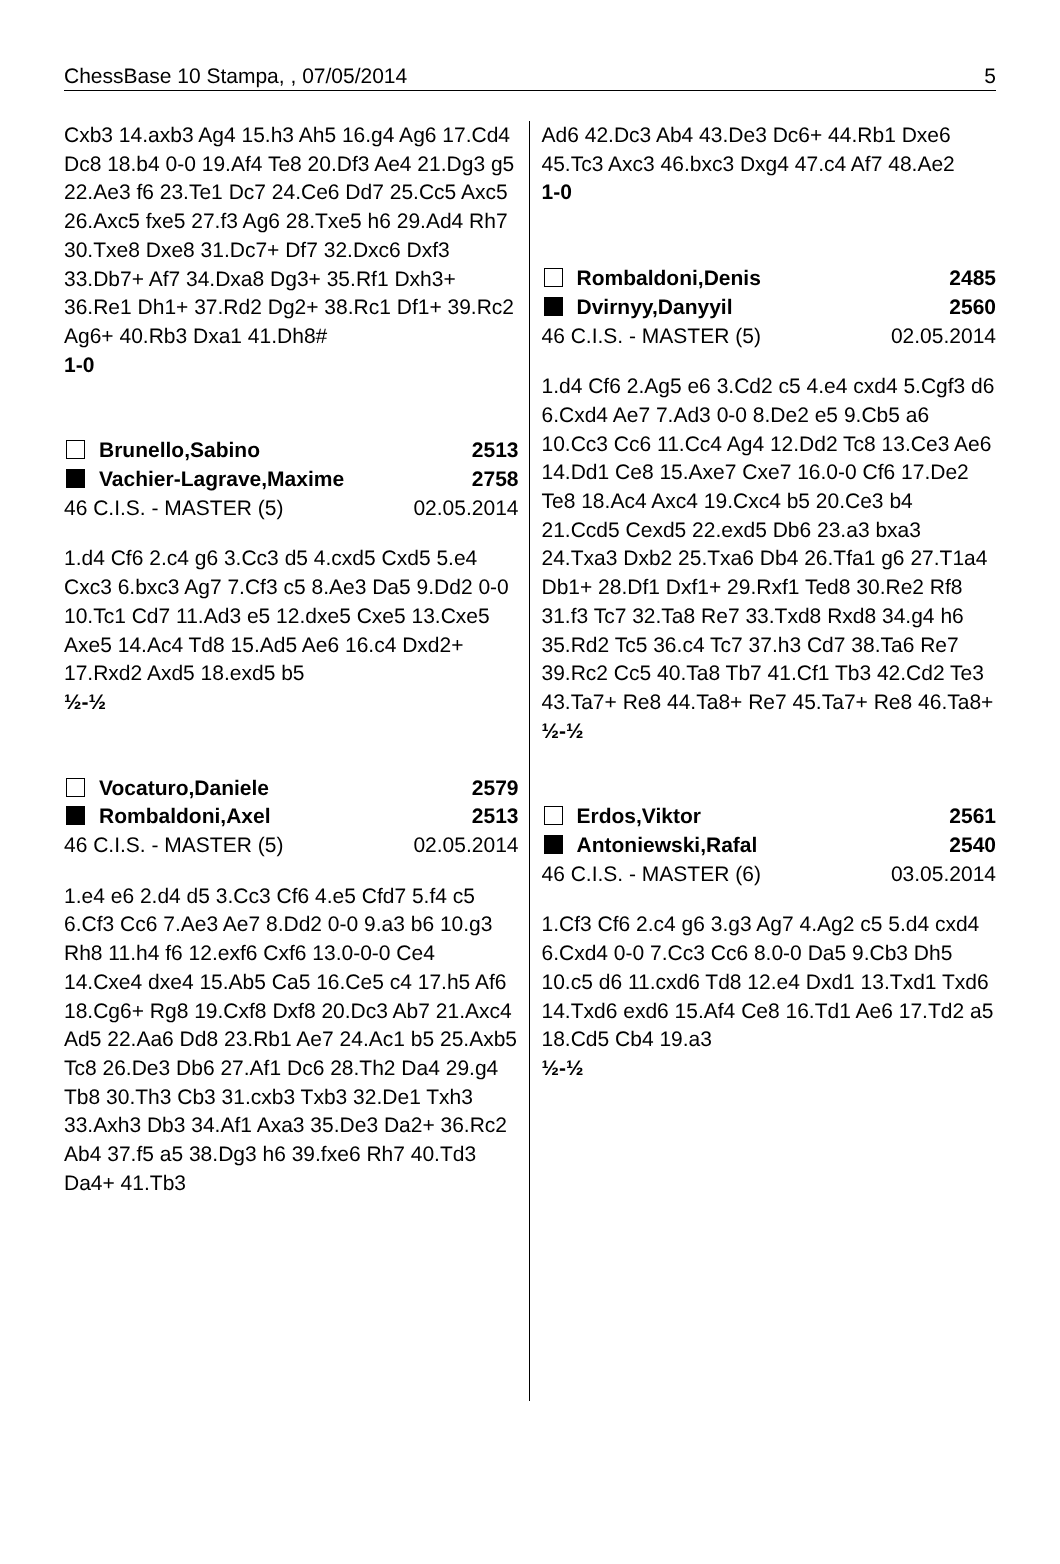ChessBase 10 Stampa, , 07/05/2014 5
Cxb3 14.axb3 Ag4 15.h3 Ah5 16.g4 Ag6 17.Cd4 Dc8 18.b4 0-0 19.Af4 Te8 20.Df3 Ae4 21.Dg3 g5 22.Ae3 f6 23.Te1 Dc7 24.Ce6 Dd7 25.Cc5 Axc5 26.Axc5 fxe5 27.f3 Ag6 28.Txe5 h6 29.Ad4 Rh7 30.Txe8 Dxe8 31.Dc7+ Df7 32.Dxc6 Dxf3 33.Db7+ Af7 34.Dxa8 Dg3+ 35.Rf1 Dxh3+ 36.Re1 Dh1+ 37.Rd2 Dg2+ 38.Rc1 Df1+ 39.Rc2 Ag6+ 40.Rb3 Dxa1 41.Dh8#
1-0
Brunello,Sabino 2513
Vachier-Lagrave,Maxime 2758
46 C.I.S. - MASTER (5) 02.05.2014
1.d4 Cf6 2.c4 g6 3.Cc3 d5 4.cxd5 Cxd5 5.e4 Cxc3 6.bxc3 Ag7 7.Cf3 c5 8.Ae3 Da5 9.Dd2 0-0 10.Tc1 Cd7 11.Ad3 e5 12.dxe5 Cxe5 13.Cxe5 Axe5 14.Ac4 Td8 15.Ad5 Ae6 16.c4 Dxd2+ 17.Rxd2 Axd5 18.exd5 b5
½-½
Vocaturo,Daniele 2579
Rombaldoni,Axel 2513
46 C.I.S. - MASTER (5) 02.05.2014
1.e4 e6 2.d4 d5 3.Cc3 Cf6 4.e5 Cfd7 5.f4 c5 6.Cf3 Cc6 7.Ae3 Ae7 8.Dd2 0-0 9.a3 b6 10.g3 Rh8 11.h4 f6 12.exf6 Cxf6 13.0-0-0 Ce4 14.Cxe4 dxe4 15.Ab5 Ca5 16.Ce5 c4 17.h5 Af6 18.Cg6+ Rg8 19.Cxf8 Dxf8 20.Dc3 Ab7 21.Axc4 Ad5 22.Aa6 Dd8 23.Rb1 Ae7 24.Ac1 b5 25.Axb5 Tc8 26.De3 Db6 27.Af1 Dc6 28.Th2 Da4 29.g4 Tb8 30.Th3 Cb3 31.cxb3 Txb3 32.De1 Txh3 33.Axh3 Db3 34.Af1 Axa3 35.De3 Da2+ 36.Rc2 Ab4 37.f5 a5 38.Dg3 h6 39.fxe6 Rh7 40.Td3 Da4+ 41.Tb3
Ad6 42.Dc3 Ab4 43.De3 Dc6+ 44.Rb1 Dxe6 45.Tc3 Axc3 46.bxc3 Dxg4 47.c4 Af7 48.Ae2
1-0
Rombaldoni,Denis 2485
Dvirnyy,Danyyil 2560
46 C.I.S. - MASTER (5) 02.05.2014
1.d4 Cf6 2.Ag5 e6 3.Cd2 c5 4.e4 cxd4 5.Cgf3 d6 6.Cxd4 Ae7 7.Ad3 0-0 8.De2 e5 9.Cb5 a6 10.Cc3 Cc6 11.Cc4 Ag4 12.Dd2 Tc8 13.Ce3 Ae6 14.Dd1 Ce8 15.Axe7 Cxe7 16.0-0 Cf6 17.De2 Te8 18.Ac4 Axc4 19.Cxc4 b5 20.Ce3 b4 21.Ccd5 Cexd5 22.exd5 Db6 23.a3 bxa3 24.Txa3 Dxb2 25.Txa6 Db4 26.Tfa1 g6 27.T1a4 Db1+ 28.Df1 Dxf1+ 29.Rxf1 Ted8 30.Re2 Rf8 31.f3 Tc7 32.Ta8 Re7 33.Txd8 Rxd8 34.g4 h6 35.Rd2 Tc5 36.c4 Tc7 37.h3 Cd7 38.Ta6 Re7 39.Rc2 Cc5 40.Ta8 Tb7 41.Cf1 Tb3 42.Cd2 Te3 43.Ta7+ Re8 44.Ta8+ Re7 45.Ta7+ Re8 46.Ta8+
½-½
Erdos,Viktor 2561
Antoniewski,Rafal 2540
46 C.I.S. - MASTER (6) 03.05.2014
1.Cf3 Cf6 2.c4 g6 3.g3 Ag7 4.Ag2 c5 5.d4 cxd4 6.Cxd4 0-0 7.Cc3 Cc6 8.0-0 Da5 9.Cb3 Dh5 10.c5 d6 11.cxd6 Td8 12.e4 Dxd1 13.Txd1 Txd6 14.Txd6 exd6 15.Af4 Ce8 16.Td1 Ae6 17.Td2 a5 18.Cd5 Cb4 19.a3
½-½